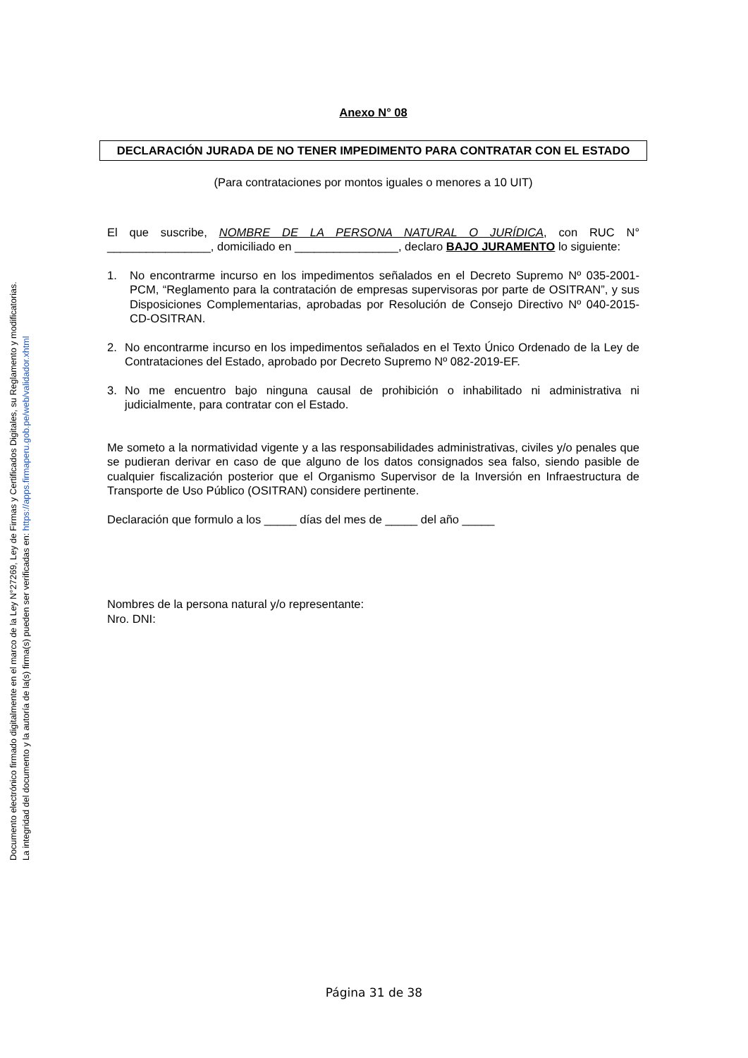Documento electrónico firmado digitalmente en el marco de la Ley N°27269, Ley de Firmas y Certificados Digitales, su Reglamento y modificatorias.
La integridad del documento y la autoría de la(s) firma(s) pueden ser verificadas en: https://apps.firmaperu.gob.pe/web/validador.xhtml
Anexo N° 08
DECLARACIÓN JURADA DE NO TENER IMPEDIMENTO PARA CONTRATAR CON EL ESTADO
(Para contrataciones por montos iguales o menores a 10 UIT)
El que suscribe, NOMBRE DE LA PERSONA NATURAL O JURÍDICA, con RUC N° ________________, domiciliado en ________________, declaro BAJO JURAMENTO lo siguiente:
1. No encontrarme incurso en los impedimentos señalados en el Decreto Supremo Nº 035-2001-PCM, “Reglamento para la contratación de empresas supervisoras por parte de OSITRAN”, y sus Disposiciones Complementarias, aprobadas por Resolución de Consejo Directivo Nº 040-2015-CD-OSITRAN.
2. No encontrarme incurso en los impedimentos señalados en el Texto Único Ordenado de la Ley de Contrataciones del Estado, aprobado por Decreto Supremo Nº 082-2019-EF.
3. No me encuentro bajo ninguna causal de prohibición o inhabilitado ni administrativa ni judicialmente, para contratar con el Estado.
Me someto a la normatividad vigente y a las responsabilidades administrativas, civiles y/o penales que se pudieran derivar en caso de que alguno de los datos consignados sea falso, siendo pasible de cualquier fiscalización posterior que el Organismo Supervisor de la Inversión en Infraestructura de Transporte de Uso Público (OSITRAN) considere pertinente.
Declaración que formulo a los _____ días del mes de _____ del año _____
Nombres de la persona natural y/o representante:
Nro. DNI:
Página 31 de 38